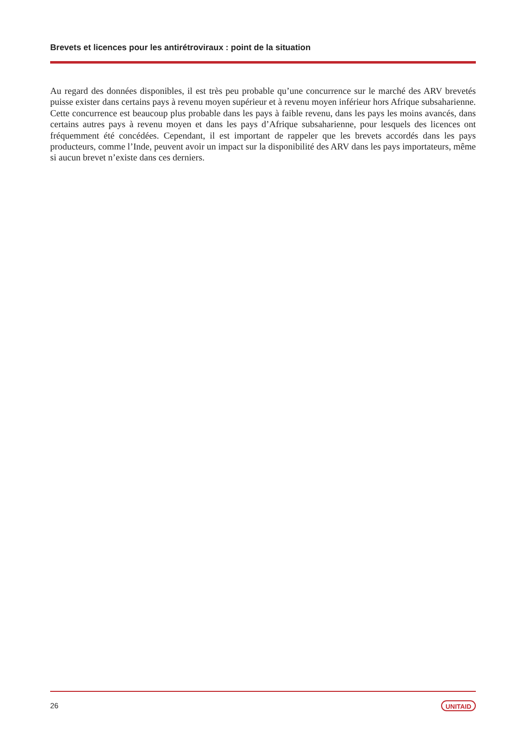Brevets et licences pour les antirétroviraux : point de la situation
Au regard des données disponibles, il est très peu probable qu’une concurrence sur le marché des ARV brevetés puisse exister dans certains pays à revenu moyen supérieur et à revenu moyen inférieur hors Afrique subsaharienne. Cette concurrence est beaucoup plus probable dans les pays à faible revenu, dans les pays les moins avancés, dans certains autres pays à revenu moyen et dans les pays d’Afrique subsaharienne, pour lesquels des licences ont fréquemment été concédées. Cependant, il est important de rappeler que les brevets accordés dans les pays producteurs, comme l’Inde, peuvent avoir un impact sur la disponibilité des ARV dans les pays importateurs, même si aucun brevet n’existe dans ces derniers.
26 UNITAID